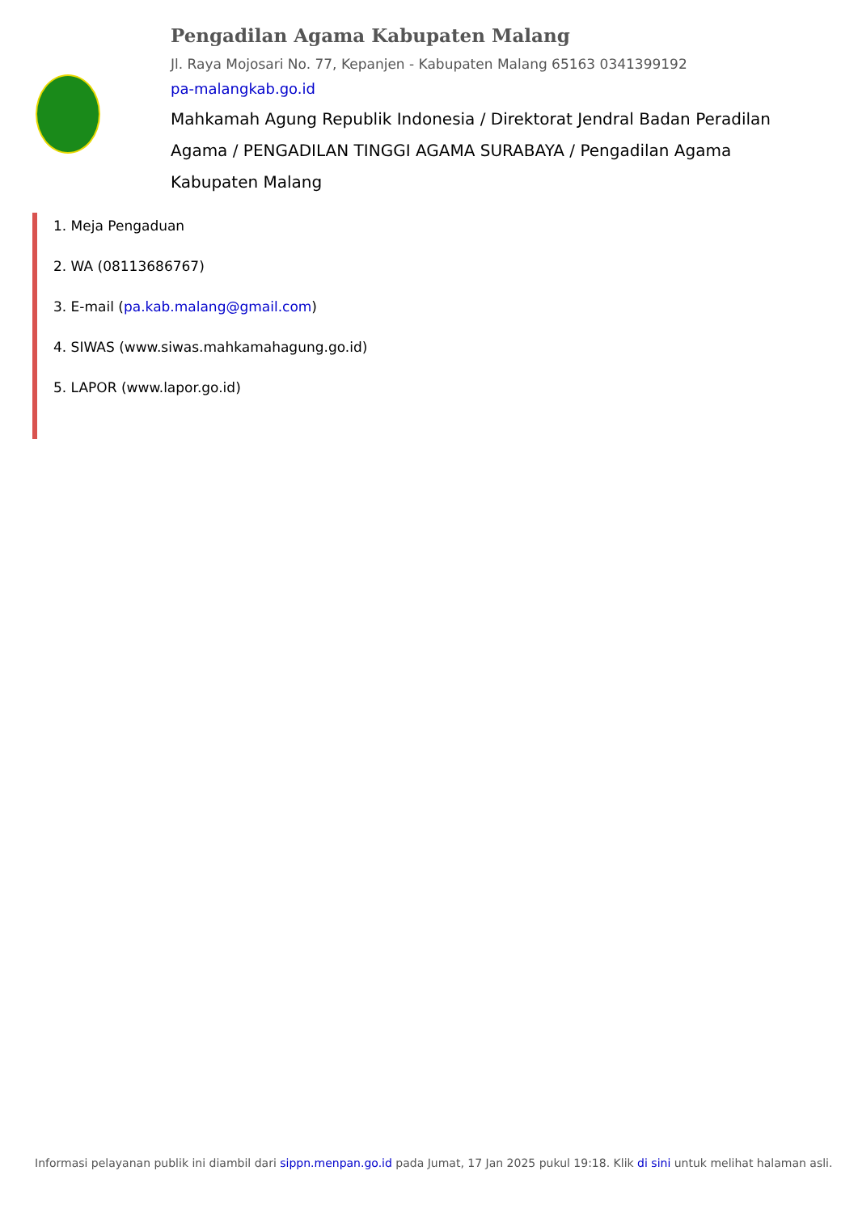Pengadilan Agama Kabupaten Malang
Jl. Raya Mojosari No. 77, Kepanjen - Kabupaten Malang 65163 0341399192
pa-malangkab.go.id
Mahkamah Agung Republik Indonesia / Direktorat Jendral Badan Peradilan Agama / PENGADILAN TINGGI AGAMA SURABAYA / Pengadilan Agama Kabupaten Malang
1. Meja Pengaduan
2. WA (08113686767)
3. E-mail (pa.kab.malang@gmail.com)
4. SIWAS (www.siwas.mahkamahagung.go.id)
5. LAPOR (www.lapor.go.id)
Informasi pelayanan publik ini diambil dari sippn.menpan.go.id pada Jumat, 17 Jan 2025 pukul 19:18. Klik di sini untuk melihat halaman asli.